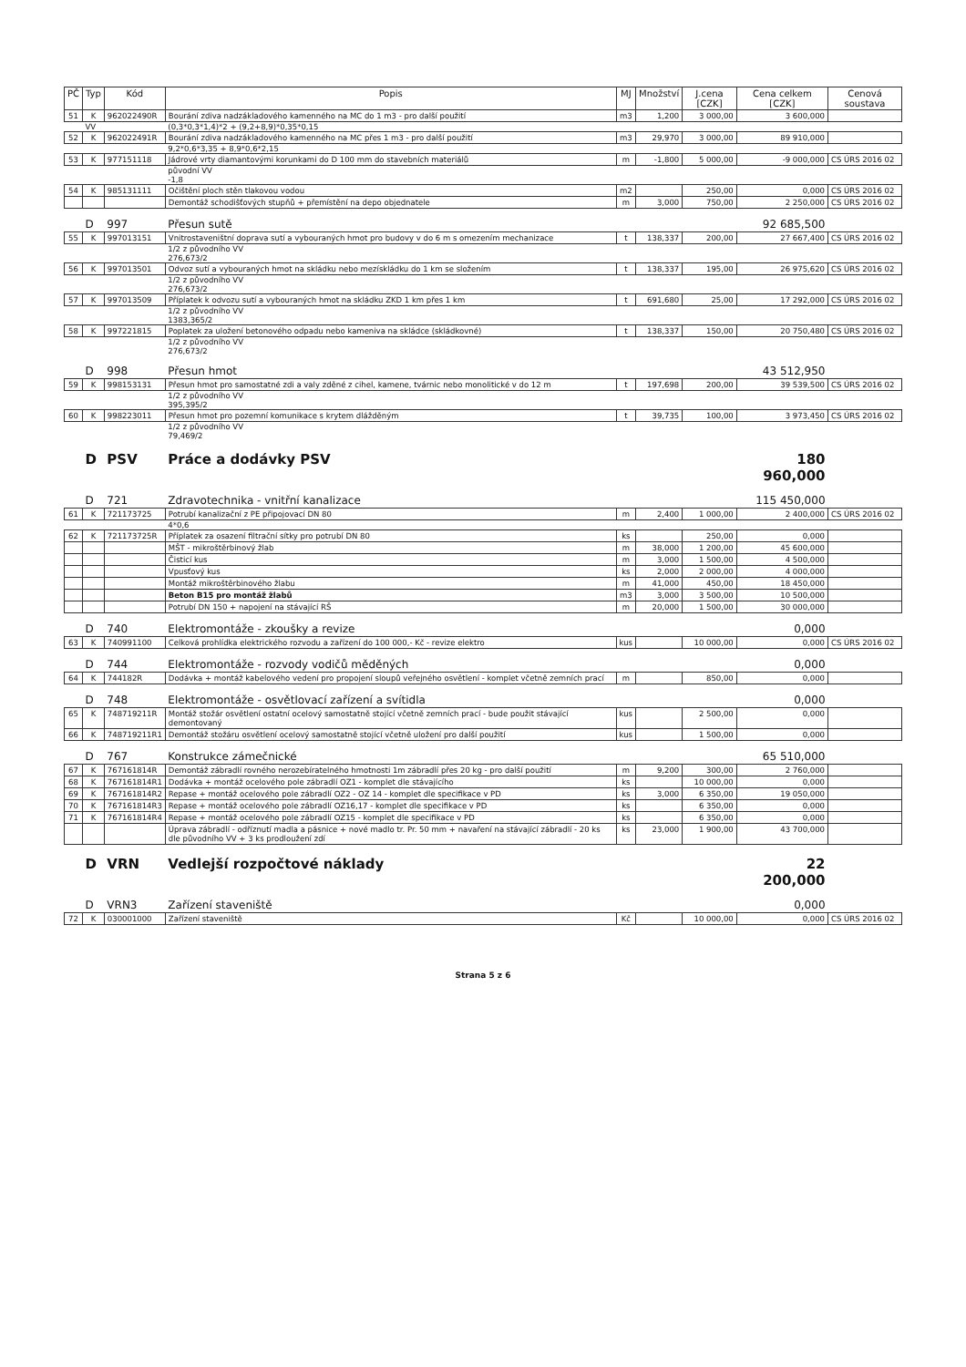| PČ | Typ | Kód | Popis | MJ | Množství | J.cena [CZK] | Cena celkem [CZK] | Cenová soustava |
| --- | --- | --- | --- | --- | --- | --- | --- | --- |
| 51 | K | 962022490R | Bourání zdiva nadzákladového kamenného na MC do 1 m3 - pro další použití | m3 | 1,200 | 3 000,00 | 3 600,000 | |
| | VV | | (0,3*0,3*1,4)*2 + (9,2+8,9)*0,35*0,15 | | | | | |
| 52 | K | 962022491R | Bourání zdiva nadzákladového kamenného na MC přes 1 m3 - pro další použití | m3 | 29,970 | 3 000,00 | 89 910,000 | |
| | | | 9,2*0,6*3,35 + 8,9*0,6*2,15 | | | | | |
| 53 | K | 977151118 | Jádrové vrty diamantovými korunkami do D 100 mm do stavebních materiálů | m | -1,800 | 5 000,00 | -9 000,000 | CS ÚRS 2016 02 |
| | | | původní VV -1,8 | | | | | |
| 54 | K | 985131111 | Očištění ploch stěn tlakovou vodou | m2 | | 250,00 | 0,000 | CS ÚRS 2016 02 |
| | | | Demontáž schodišťových stupňů + přemístění na depo objednatele | m | 3,000 | 750,00 | 2 250,000 | CS ÚRS 2016 02 |
| | D | 997 | Přesun sutě | | | | 92 685,500 | |
| 55 | K | 997013151 | Vnitrostaveništní doprava sutí a vybouraných hmot pro budovy v do 6 m s omezením mechanizace | t | 138,337 | 200,00 | 27 667,400 | CS ÚRS 2016 02 |
| | | | 1/2 z původního VV 276,673/2 | | | | | |
| 56 | K | 997013501 | Odvoz sutí a vybouraných hmot na skládku nebo mezískládku do 1 km se složením | t | 138,337 | 195,00 | 26 975,620 | CS ÚRS 2016 02 |
| | | | 1/2 z původního VV 276,673/2 | | | | | |
| 57 | K | 997013509 | Příplatek k odvozu sutí a vybouraných hmot na skládku ZKD 1 km přes 1 km | t | 691,680 | 25,00 | 17 292,000 | CS ÚRS 2016 02 |
| | | | 1/2 z původního VV 1383,365/2 | | | | | |
| 58 | K | 997221815 | Poplatek za uložení betonového odpadu nebo kameniva na skládce (skládkovné) | t | 138,337 | 150,00 | 20 750,480 | CS ÚRS 2016 02 |
| | | | 1/2 z původního VV 276,673/2 | | | | | |
| | D | 998 | Přesun hmot | | | | 43 512,950 | |
| 59 | K | 998153131 | Přesun hmot pro samostatné zdi a valy zděné z cihel, kamene, tvárnic nebo monolitické v do 12 m | t | 197,698 | 200,00 | 39 539,500 | CS ÚRS 2016 02 |
| | | | 1/2 z původního VV 395,395/2 | | | | | |
| 60 | K | 998223011 | Přesun hmot pro pozemní komunikace s krytem dlážděným | t | 39,735 | 100,00 | 3 973,450 | CS ÚRS 2016 02 |
| | | | 1/2 z původního VV 79,469/2 | | | | | |
| | D | PSV | Práce a dodávky PSV | | | | 180 960,000 | |
| | D | 721 | Zdravotechnika - vnitřní kanalizace | | | | 115 450,000 | |
| 61 | K | 721173725 | Potrubí kanalizační z PE připojovací DN 80 | m | 2,400 | 1 000,00 | 2 400,000 | CS ÚRS 2016 02 |
| | | | 4*0,6 | | | | | |
| 62 | K | 721173725R | Příplatek za osazení filtrační sítky pro potrubí DN 80 | ks | | 250,00 | 0,000 | |
| | | | MŠT - mikroštěrbinový žlab | m | 38,000 | 1 200,00 | 45 600,000 | |
| | | | Čisticí kus | m | 3,000 | 1 500,00 | 4 500,000 | |
| | | | Vpusťový kus | ks | 2,000 | 2 000,00 | 4 000,000 | |
| | | | Montáž mikroštěrbinového žlabu | m | 41,000 | 450,00 | 18 450,000 | |
| | | | Beton B15 pro montáž žlabů | m3 | 3,000 | 3 500,00 | 10 500,000 | |
| | | | Potrubí DN 150 + napojení na stávající RŠ | m | 20,000 | 1 500,00 | 30 000,000 | |
| | D | 740 | Elektromontáže - zkoušky a revize | | | | 0,000 | |
| 63 | K | 740991100 | Celková prohlídka elektrického rozvodu a zařízení do 100 000,- Kč - revize elektro | kus | | 10 000,00 | 0,000 | CS ÚRS 2016 02 |
| | D | 744 | Elektromontáže - rozvody vodičů měděných | | | | 0,000 | |
| 64 | K | 744182R | Dodávka + montáž kabelového vedení pro propojení sloupů veřejného osvětlení - komplet včetně zemních prací | m | | 850,00 | 0,000 | |
| | D | 748 | Elektromontáže - osvětlovací zařízení a svítidla | | | | 0,000 | |
| 65 | K | 748719211R | Montáž stožár osvětlení ostatní ocelový samostatně stojící včetně zemních prací - bude použit stávající demontovaný | kus | | 2 500,00 | 0,000 | |
| 66 | K | 748719211R1 | Demontáž stožáru osvětlení ocelový samostatně stojící včetně uložení pro další použití | kus | | 1 500,00 | 0,000 | |
| | D | 767 | Konstrukce zámečnické | | | | 65 510,000 | |
| 67 | K | 767161814R | Demontáž zábradlí rovného nerozebíratelného hmotnosti 1m zábradlí přes 20 kg - pro další použití | m | 9,200 | 300,00 | 2 760,000 | |
| 68 | K | 767161814R1 | Dodávka + montáž ocelového pole zábradlí OZ1 - komplet dle stávajícího | ks | | 10 000,00 | 0,000 | |
| 69 | K | 767161814R2 | Repase + montáž ocelového pole zábradlí OZ2 - OZ 14 - komplet dle specifikace v PD | ks | 3,000 | 6 350,00 | 19 050,000 | |
| 70 | K | 767161814R3 | Repase + montáž ocelového pole zábradlí OZ16,17 - komplet dle specifikace v PD | ks | | 6 350,00 | 0,000 | |
| 71 | K | 767161814R4 | Repase + montáž ocelového pole zábradlí OZ15 - komplet dle specifikace v PD | ks | | 6 350,00 | 0,000 | |
| | | | Úprava zábradlí - odříznutí madla a pásnice + nové madlo tr. Pr. 50 mm + navaření na stávající zábradlí - 20 ks dle původního VV + 3 ks prodloužení zdí | ks | 23,000 | 1 900,00 | 43 700,000 | |
| | D | VRN | Vedlejší rozpočtové náklady | | | | 22 200,000 | |
| | D | VRN3 | Zařízení staveniště | | | | 0,000 | |
| 72 | K | 030001000 | Zařízení staveniště | Kč | | 10 000,00 | 0,000 | CS ÚRS 2016 02 |
Strana 5 z 6